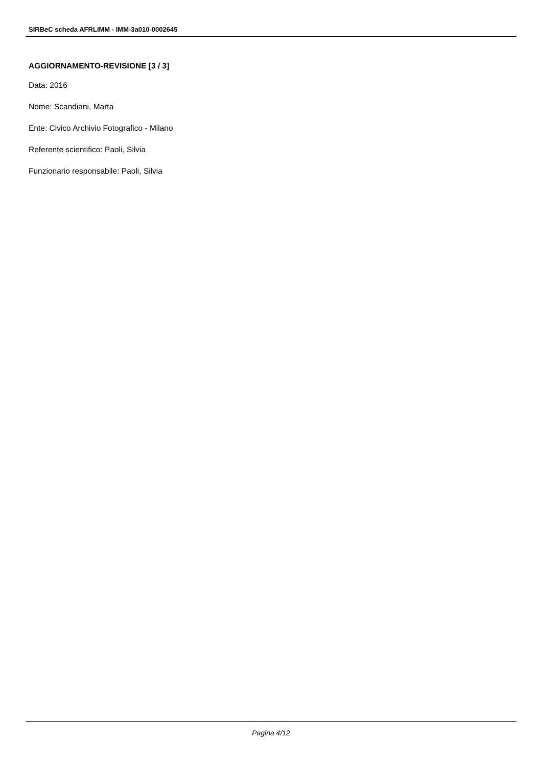SIRBeC scheda AFRLIMM - IMM-3a010-0002645
AGGIORNAMENTO-REVISIONE [3 / 3]
Data: 2016
Nome: Scandiani, Marta
Ente: Civico Archivio Fotografico - Milano
Referente scientifico: Paoli, Silvia
Funzionario responsabile: Paoli, Silvia
Pagina 4/12